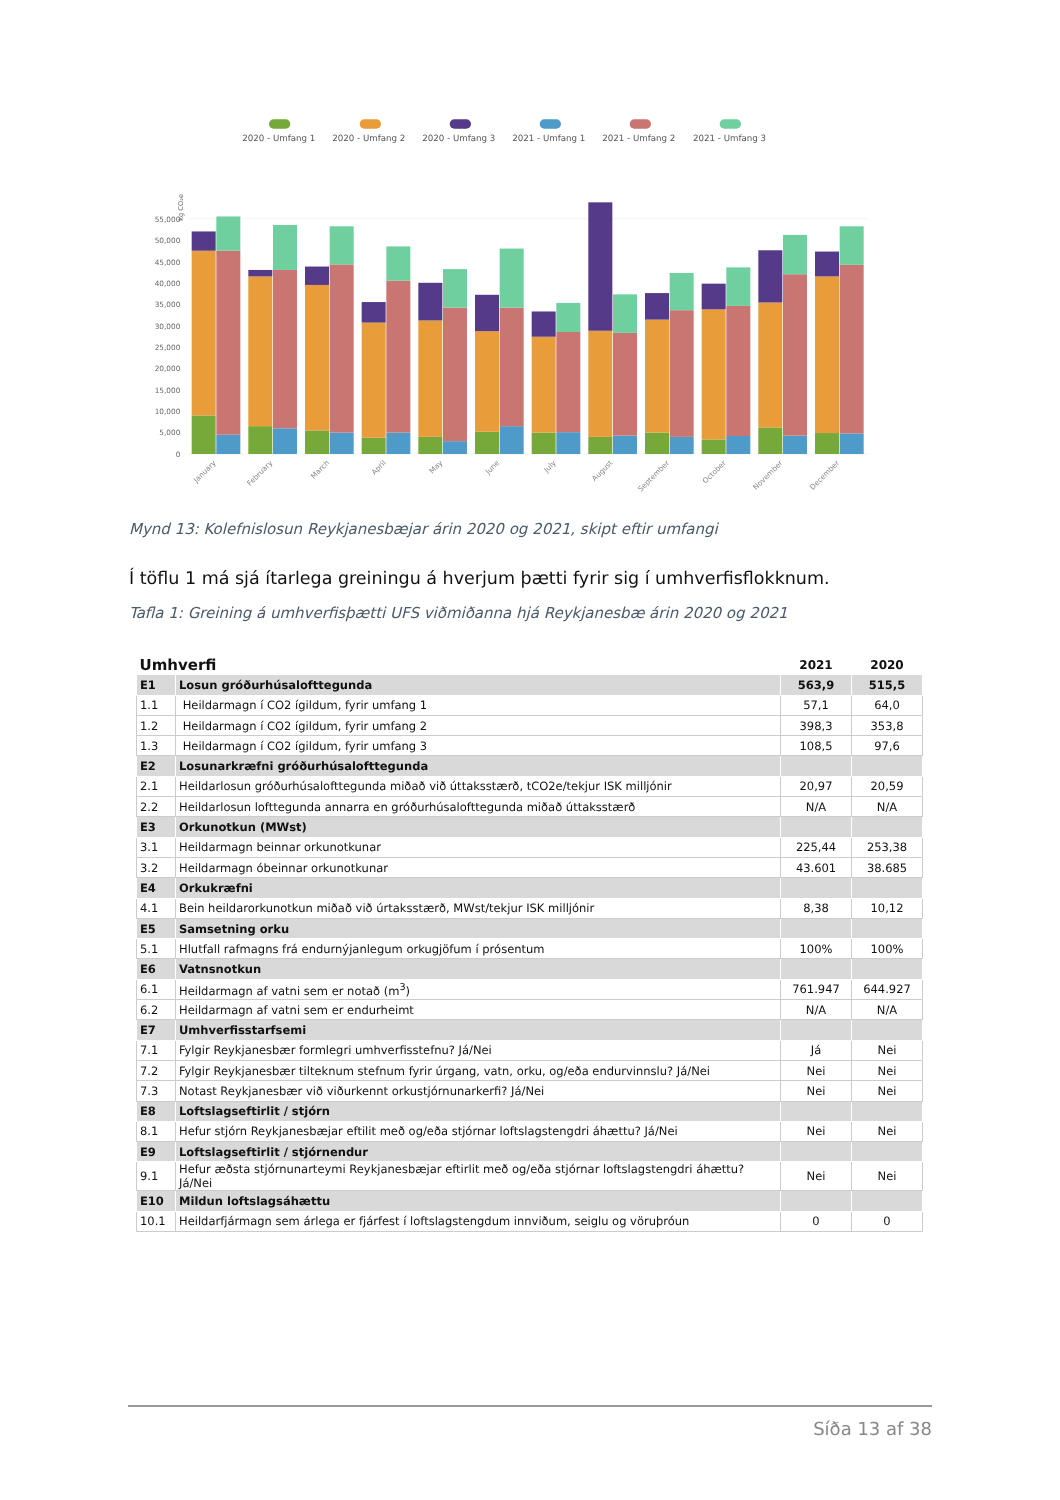2020 - Umfang 1
2020 - Umfang 2
2020 - Umfang 3
2021 - Umfang 1
2021 - Umfang 2
2021 - Umfang 3
55,000
50,000
45,000
40,000
35,000
30,000
25,000
20,000
15,000
10,000
5,000
0
kg CO₂e
January
February
March
April
May
June
July
August
September
October
November
December
Mynd 13: Kolefnislosun Reykjanesbæjar árin 2020 og 2021, skipt eftir umfangi
Í töflu 1 má sjá ítarlega greiningu á hverjum þætti fyrir sig í umhverfisflokknum.
Tafla 1: Greining á umhverfisþætti UFS viðmiðanna hjá Reykjanesbæ árin 2020 og 2021
| Umhverfi | | 2021 | 2020 |
| --- | --- | --- | --- |
| E1 | Losun gróðurhúsalofttegunda | 563,9 | 515,5 |
| 1.1 | Heildarmagn í CO2 ígildum, fyrir umfang 1 | 57,1 | 64,0 |
| 1.2 | Heildarmagn í CO2 ígildum, fyrir umfang 2 | 398,3 | 353,8 |
| 1.3 | Heildarmagn í CO2 ígildum, fyrir umfang 3 | 108,5 | 97,6 |
| E2 | Losunarkræfni gróðurhúsalofttegunda | | |
| 2.1 | Heildarlosun gróðurhúsalofttegunda miðað við úttaksstærð, tCO2e/tekjur ISK milljónir | 20,97 | 20,59 |
| 2.2 | Heildarlosun lofttegunda annarra en gróðurhúsalofttegunda miðað úttaksstærð | N/A | N/A |
| E3 | Orkunotkun (MWst) | | |
| 3.1 | Heildarmagn beinnar orkunotkunar | 225,44 | 253,38 |
| 3.2 | Heildarmagn óbeinnar orkunotkunar | 43.601 | 38.685 |
| E4 | Orkukræfni | | |
| 4.1 | Bein heildarorkunotkun miðað við úrtaksstærð, MWst/tekjur ISK milljónir | 8,38 | 10,12 |
| E5 | Samsetning orku | | |
| 5.1 | Hlutfall rafmagns frá endurnýjanlegum orkugjöfum í prósentum | 100% | 100% |
| E6 | Vatnsnotkun | | |
| 6.1 | Heildarmagn af vatni sem er notað (m<sup>3</sup>) | 761.947 | 644.927 |
| 6.2 | Heildarmagn af vatni sem er endurheimt | N/A | N/A |
| E7 | Umhverfisstarfsemi | | |
| 7.1 | Fylgir Reykjanesbær formlegri umhverfisstefnu? Já/Nei | Já | Nei |
| 7.2 | Fylgir Reykjanesbær tilteknum stefnum fyrir úrgang, vatn, orku, og/eða endurvinnslu? Já/Nei | Nei | Nei |
| 7.3 | Notast Reykjanesbær við viðurkennt orkustjórnunarkerfi? Já/Nei | Nei | Nei |
| E8 | Loftslagseftirlit / stjórn | | |
| 8.1 | Hefur stjórn Reykjanesbæjar eftilit með og/eða stjórnar loftslagstengdri áhættu? Já/Nei | Nei | Nei |
| E9 | Loftslagseftirlit / stjórnendur | | |
| 9.1 | Hefur æðsta stjórnunarteymi Reykjanesbæjar eftirlit með og/eða stjórnar loftslagstengdri áhættu? Já/Nei | Nei | Nei |
| E10 | Mildun loftslagsáhættu | | |
| 10.1 | Heildarfjármagn sem árlega er fjárfest í loftslagstengdum innviðum, seiglu og vöruþróun | 0 | 0 |
Síða 13 af 38